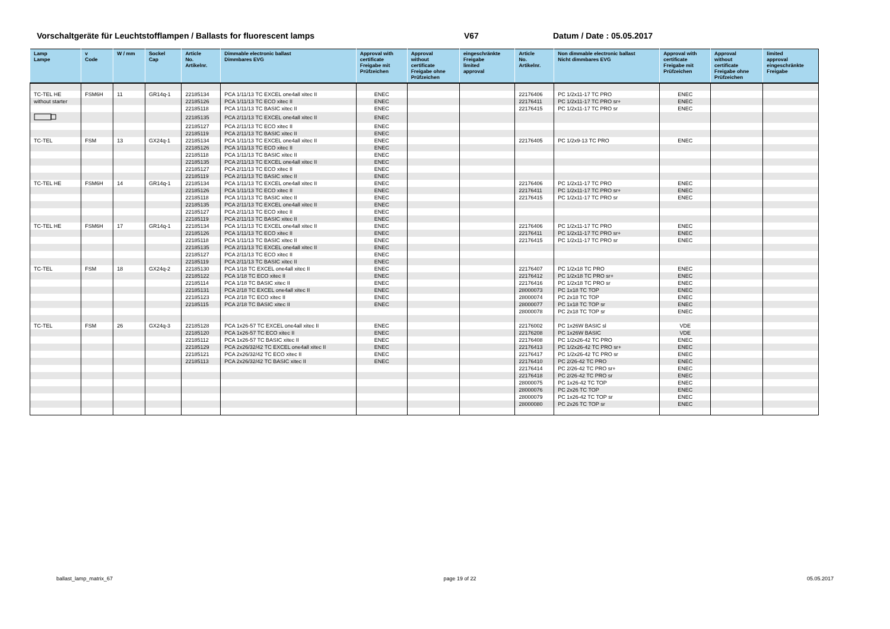Vorschaltgeräte für Leuchtstofflampen / Ballasts for fluorescent lamps V67 Datum / Date : 05.05.2017
| Lamp Lampe | v Code | W / mm | Sockel Cap | Article No. Artikelnr. | Dimmable electronic ballast Dimmbares EVG | Approval with certificate Freigabe mit Prüfzeichen | Approval without certificate Freigabe ohne Prüfzeichen | eingeschränkte Freigabe limited approval | Article No. Artikelnr. | Non dimmable electronic ballast Nicht dimmbares EVG | Approval with certificate Freigabe mit Prüfzeichen | Approval without certificate Freigabe ohne Prüfzeichen | limited approval eingeschränkte Freigabe |
| --- | --- | --- | --- | --- | --- | --- | --- | --- | --- | --- | --- | --- | --- |
| TC-TEL HE | FSM6H | 11 | GR14q-1 | 22185134 | PCA 1/11/13 TC EXCEL one4all xitec II | ENEC | | | 22176406 | PC 1/2x11-17 TC PRO | ENEC | | |
| without starter | | | | 22185126 | PCA 1/11/13 TC ECO xitec II | ENEC | | | 22176411 | PC 1/2x11-17 TC PRO sr+ | ENEC | | |
| | | | | 22185118 | PCA 1/11/13 TC BASIC xitec II | ENEC | | | 22176415 | PC 1/2x11-17 TC PRO sr | ENEC | | |
| | | | | 22185135 | PCA 2/11/13 TC EXCEL one4all xitec II | ENEC | | | | | | | |
| | | | | 22185127 | PCA 2/11/13 TC ECO xitec II | ENEC | | | | | | | |
| | | | | 22185119 | PCA 2/11/13 TC BASIC xitec II | ENEC | | | | | | | |
| TC-TEL | FSM | 13 | GX24q-1 | 22185134 | PCA 1/11/13 TC EXCEL one4all xitec II | ENEC | | | 22176405 | PC 1/2x9-13 TC PRO | ENEC | | |
| | | | | 22185126 | PCA 1/11/13 TC ECO xitec II | ENEC | | | | | | | |
| | | | | 22185118 | PCA 1/11/13 TC BASIC xitec II | ENEC | | | | | | | |
| | | | | 22185135 | PCA 2/11/13 TC EXCEL one4all xitec II | ENEC | | | | | | | |
| | | | | 22185127 | PCA 2/11/13 TC ECO xitec II | ENEC | | | | | | | |
| | | | | 22185119 | PCA 2/11/13 TC BASIC xitec II | ENEC | | | | | | | |
| TC-TEL HE | FSM6H | 14 | GR14q-1 | 22185134 | PCA 1/11/13 TC EXCEL one4all xitec II | ENEC | | | 22176406 | PC 1/2x11-17 TC PRO | ENEC | | |
| | | | | 22185126 | PCA 1/11/13 TC ECO xitec II | ENEC | | | 22176411 | PC 1/2x11-17 TC PRO sr+ | ENEC | | |
| | | | | 22185118 | PCA 1/11/13 TC BASIC xitec II | ENEC | | | 22176415 | PC 1/2x11-17 TC PRO sr | ENEC | | |
| | | | | 22185135 | PCA 2/11/13 TC EXCEL one4all xitec II | ENEC | | | | | | | |
| | | | | 22185127 | PCA 2/11/13 TC ECO xitec II | ENEC | | | | | | | |
| | | | | 22185119 | PCA 2/11/13 TC BASIC xitec II | ENEC | | | | | | | |
| TC-TEL HE | FSM6H | 17 | GR14q-1 | 22185134 | PCA 1/11/13 TC EXCEL one4all xitec II | ENEC | | | 22176406 | PC 1/2x11-17 TC PRO | ENEC | | |
| | | | | 22185126 | PCA 1/11/13 TC ECO xitec II | ENEC | | | 22176411 | PC 1/2x11-17 TC PRO sr+ | ENEC | | |
| | | | | 22185118 | PCA 1/11/13 TC BASIC xitec II | ENEC | | | 22176415 | PC 1/2x11-17 TC PRO sr | ENEC | | |
| | | | | 22185135 | PCA 2/11/13 TC EXCEL one4all xitec II | ENEC | | | | | | | |
| | | | | 22185127 | PCA 2/11/13 TC ECO xitec II | ENEC | | | | | | | |
| | | | | 22185119 | PCA 2/11/13 TC BASIC xitec II | ENEC | | | | | | | |
| TC-TEL | FSM | 18 | GX24q-2 | 22185130 | PCA 1/18 TC EXCEL one4all xitec II | ENEC | | | 22176407 | PC 1/2x18 TC PRO | ENEC | | |
| | | | | 22185122 | PCA 1/18 TC ECO xitec II | ENEC | | | 22176412 | PC 1/2x18 TC PRO sr+ | ENEC | | |
| | | | | 22185114 | PCA 1/18 TC BASIC xitec II | ENEC | | | 22176416 | PC 1/2x18 TC PRO sr | ENEC | | |
| | | | | 22185131 | PCA 2/18 TC EXCEL one4all xitec II | ENEC | | | 28000073 | PC 1x18 TC TOP | ENEC | | |
| | | | | 22185123 | PCA 2/18 TC ECO xitec II | ENEC | | | 28000074 | PC 2x18 TC TOP | ENEC | | |
| | | | | 22185115 | PCA 2/18 TC BASIC xitec II | ENEC | | | 28000077 | PC 1x18 TC TOP sr | ENEC | | |
| | | | | | | | | | 28000078 | PC 2x18 TC TOP sr | ENEC | | |
| TC-TEL | FSM | 26 | GX24q-3 | 22185128 | PCA 1x26-57 TC EXCEL one4all xitec II | ENEC | | | 22176002 | PC 1x26W BASIC sl | VDE | | |
| | | | | 22185120 | PCA 1x26-57 TC ECO xitec II | ENEC | | | 22176208 | PC 1x26W BASIC | VDE | | |
| | | | | 22185112 | PCA 1x26-57 TC BASIC xitec II | ENEC | | | 22176408 | PC 1/2x26-42 TC PRO | ENEC | | |
| | | | | 22185129 | PCA 2x26/32/42 TC EXCEL one4all xitec II | ENEC | | | 22176413 | PC 1/2x26-42 TC PRO sr+ | ENEC | | |
| | | | | 22185121 | PCA 2x26/32/42 TC ECO xitec II | ENEC | | | 22176417 | PC 1/2x26-42 TC PRO sr | ENEC | | |
| | | | | 22185113 | PCA 2x26/32/42 TC BASIC xitec II | ENEC | | | 22176410 | PC 2/26-42 TC PRO | ENEC | | |
| | | | | | | | | | 22176414 | PC 2/26-42 TC PRO sr+ | ENEC | | |
| | | | | | | | | | 22176418 | PC 2/26-42 TC PRO sr | ENEC | | |
| | | | | | | | | | 28000075 | PC 1x26-42 TC TOP | ENEC | | |
| | | | | | | | | | 28000076 | PC 2x26 TC TOP | ENEC | | |
| | | | | | | | | | 28000079 | PC 1x26-42 TC TOP sr | ENEC | | |
| | | | | | | | | | 28000080 | PC 2x26 TC TOP sr | ENEC | | |
ballast_lamp_matrix_67 page 19 of 22 05.05.2017